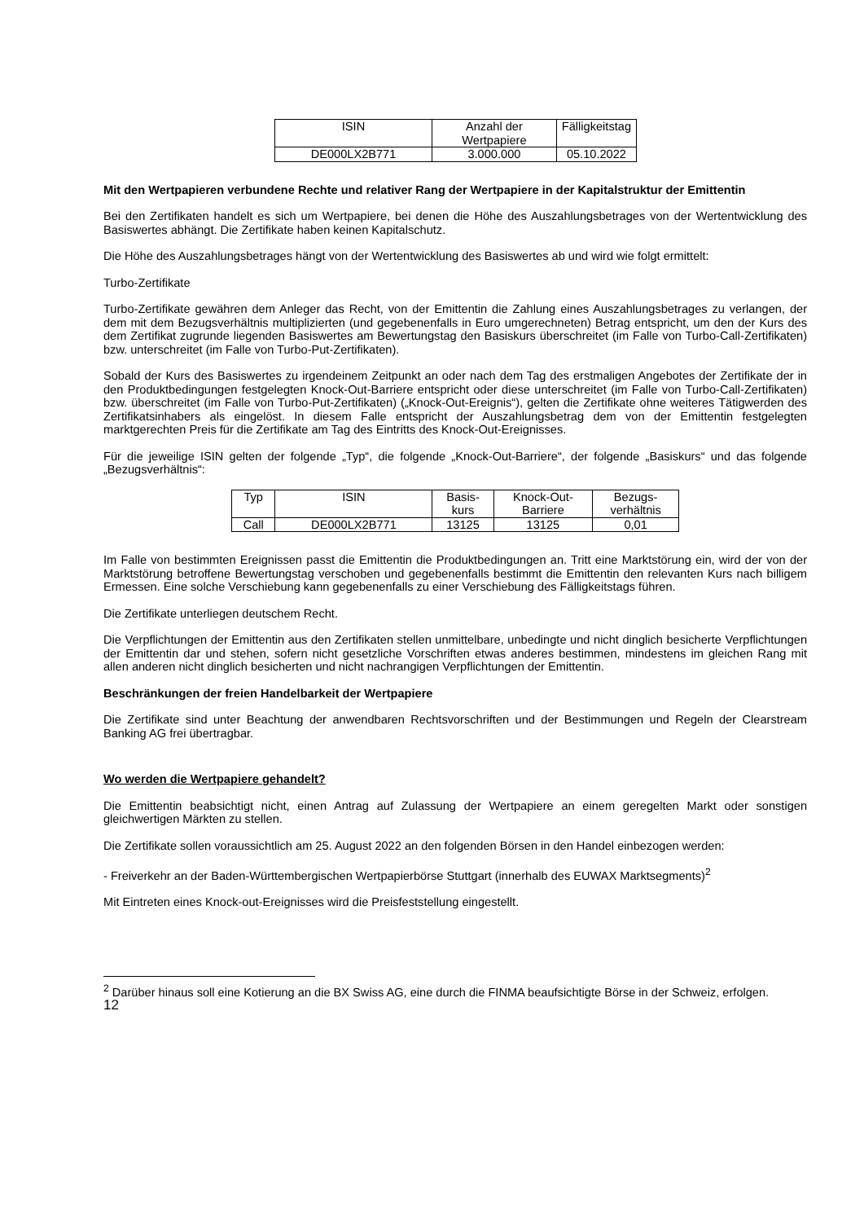| ISIN | Anzahl der Wertpapiere | Fälligkeitstag |
| DE000LX2B771 | 3.000.000 | 05.10.2022 |
Mit den Wertpapieren verbundene Rechte und relativer Rang der Wertpapiere in der Kapitalstruktur der Emittentin
Bei den Zertifikaten handelt es sich um Wertpapiere, bei denen die Höhe des Auszahlungsbetrages von der Wertentwicklung des Basiswertes abhängt. Die Zertifikate haben keinen Kapitalschutz.
Die Höhe des Auszahlungsbetrages hängt von der Wertentwicklung des Basiswertes ab und wird wie folgt ermittelt:
Turbo-Zertifikate
Turbo-Zertifikate gewähren dem Anleger das Recht, von der Emittentin die Zahlung eines Auszahlungsbetrages zu verlangen, der dem mit dem Bezugsverhältnis multiplizierten (und gegebenenfalls in Euro umgerechneten) Betrag entspricht, um den der Kurs des dem Zertifikat zugrunde liegenden Basiswertes am Bewertungstag den Basiskurs überschreitet (im Falle von Turbo-Call-Zertifikaten) bzw. unterschreitet (im Falle von Turbo-Put-Zertifikaten).
Sobald der Kurs des Basiswertes zu irgendeinem Zeitpunkt an oder nach dem Tag des erstmaligen Angebotes der Zertifikate der in den Produktbedingungen festgelegten Knock-Out-Barriere entspricht oder diese unterschreitet (im Falle von Turbo-Call-Zertifikaten) bzw. überschreitet (im Falle von Turbo-Put-Zertifikaten) („Knock-Out-Ereignis“), gelten die Zertifikate ohne weiteres Tätigwerden des Zertifikatsinhabers als eingelöst. In diesem Falle entspricht der Auszahlungsbetrag dem von der Emittentin festgelegten marktgerechten Preis für die Zertifikate am Tag des Eintritts des Knock-Out-Ereignisses.
Für die jeweilige ISIN gelten der folgende „Typ“, die folgende „Knock-Out-Barriere“, der folgende „Basiskurs“ und das folgende „Bezugsverhältnis“:
| Typ | ISIN | Basis- kurs | Knock-Out- Barriere | Bezugs- verhältnis |
| Call | DE000LX2B771 | 13125 | 13125 | 0,01 |
Im Falle von bestimmten Ereignissen passt die Emittentin die Produktbedingungen an. Tritt eine Marktstörung ein, wird der von der Marktstörung betroffene Bewertungstag verschoben und gegebenenfalls bestimmt die Emittentin den relevanten Kurs nach billigem Ermessen. Eine solche Verschiebung kann gegebenenfalls zu einer Verschiebung des Fälligkeitstags führen.
Die Zertifikate unterliegen deutschem Recht.
Die Verpflichtungen der Emittentin aus den Zertifikaten stellen unmittelbare, unbedingte und nicht dinglich besicherte Verpflichtungen der Emittentin dar und stehen, sofern nicht gesetzliche Vorschriften etwas anderes bestimmen, mindestens im gleichen Rang mit allen anderen nicht dinglich besicherten und nicht nachrangigen Verpflichtungen der Emittentin.
Beschränkungen der freien Handelbarkeit der Wertpapiere
Die Zertifikate sind unter Beachtung der anwendbaren Rechtsvorschriften und der Bestimmungen und Regeln der Clearstream Banking AG frei übertragbar.
Wo werden die Wertpapiere gehandelt?
Die Emittentin beabsichtigt nicht, einen Antrag auf Zulassung der Wertpapiere an einem geregelten Markt oder sonstigen gleichwertigen Märkten zu stellen.
Die Zertifikate sollen voraussichtlich am 25. August 2022 an den folgenden Börsen in den Handel einbezogen werden:
- Freiverkehr an der Baden-Württembergischen Wertpapierbörse Stuttgart (innerhalb des EUWAX Marktsegments)<sup>2</sup>
Mit Eintreten eines Knock-out-Ereignisses wird die Preisfeststellung eingestellt.
<sup>2</sup> Darüber hinaus soll eine Kotierung an die BX Swiss AG, eine durch die FINMA beaufsichtigte Börse in der Schweiz, erfolgen.
12